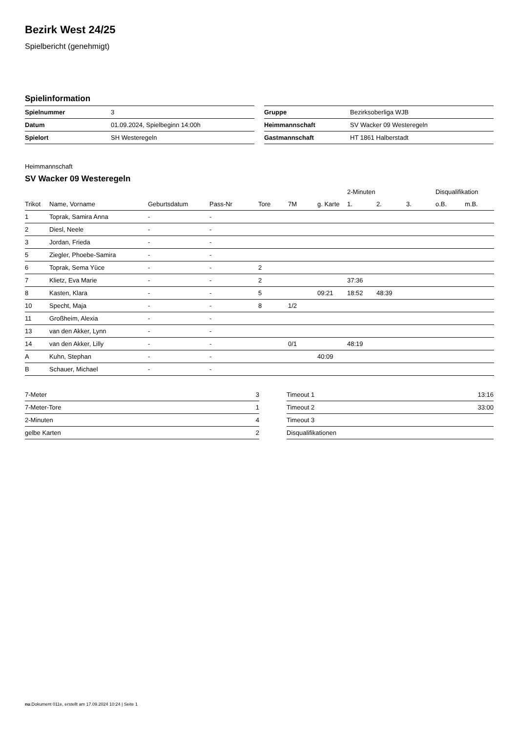Bezirk West 24/25
Spielbericht (genehmigt)
Spielinformation
| Spielnummer | 3 |
| Datum | 01.09.2024, Spielbeginn 14:00h |
| Spielort | SH Westeregeln |
| Gruppe | Bezirksoberliga WJB |
| Heimmannschaft | SV Wacker 09 Westeregeln |
| Gastmannschaft | HT 1861 Halberstadt |
Heimmannschaft
SV Wacker 09 Westeregeln
| | | | | | | | 2-Minuten | | | Disqualifikation | |
| --- | --- | --- | --- | --- | --- | --- | --- | --- | --- | --- | --- |
| Trikot | Name, Vorname | Geburtsdatum | Pass-Nr | Tore | 7M | g. Karte | 1. | 2. | 3. | o.B. | m.B. |
| 1 | Toprak, Samira Anna | - | - | | | | | | | | |
| 2 | Diesl, Neele | - | - | | | | | | | | |
| 3 | Jordan, Frieda | - | - | | | | | | | | |
| 5 | Ziegler, Phoebe-Samira | - | - | | | | | | | | |
| 6 | Toprak, Sema Yüce | - | - | 2 | | | | | | | |
| 7 | Klietz, Eva Marie | - | - | 2 | | | 37:36 | | | | |
| 8 | Kasten, Klara | - | - | 5 | | 09:21 | 18:52 | 48:39 | | | |
| 10 | Specht, Maja | - | - | 8 | 1/2 | | | | | | |
| 11 | Großheim, Alexia | - | - | | | | | | | | |
| 13 | van den Akker, Lynn | - | - | | | | | | | | |
| 14 | van den Akker, Lilly | - | - | | 0/1 | | 48:19 | | | | |
| A | Kuhn, Stephan | - | - | | | 40:09 | | | | | |
| B | Schauer, Michael | - | - | | | | | | | | |
| 7-Meter | 3 |
| 7-Meter-Tore | 1 |
| 2-Minuten | 4 |
| gelbe Karten | 2 |
| Timeout 1 | 13:16 |
| Timeout 2 | 33:00 |
| Timeout 3 | |
| Disqualifikationen | |
nu.Dokument 011e, erstellt am 17.09.2024 10:24 | Seite 1